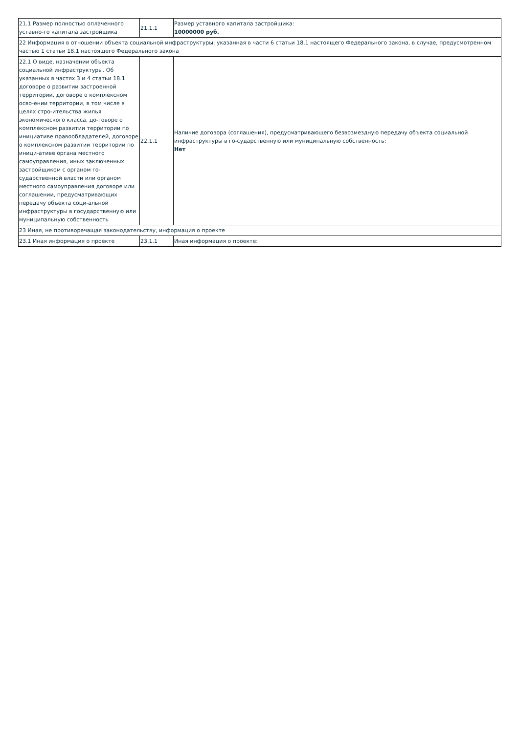| 21.1 Размер полностью оплаченного уставно-го капитала застройщика | 21.1.1 | Размер уставного капитала застройщика: 10000000 руб. |
| 22 Информация в отношении объекта социальной инфраструктуры, указанная в части 6 статьи 18.1 настоящего Федерального закона, в случае, предусмотренном частью 1 статьи 18.1 настоящего Федерального закона | | |
| 22.1 О виде, назначении объекта социальной инфраструктуры. Об указанных в частях 3 и 4 статьи 18.1 договоре о развитии застроенной территории, договоре о комплексном осво-ении территории, в том числе в целях стро-ительства жилья экономического класса, до-говоре о комплексном развитии территории по инициативе правообладателей, договоре о комплексном развитии территории по иници-ативе органа местного самоуправления, иных заключенных застройщиком с органом го-сударственной власти или органом местного самоуправления договоре или соглашении, предусматривающих передачу объекта соци-альной инфраструктуры в государственную или муниципальную собственность | 22.1.1 | Наличие договора (соглашения), предусматривающего безвозмездную передачу объекта социальной инфраструктуры в го-сударственную или муниципальную собственность: Нет |
| 23 Иная, не противоречащая законодательству, информация о проекте | | |
| 23.1 Иная информация о проекте | 23.1.1 | Иная информация о проекте: |